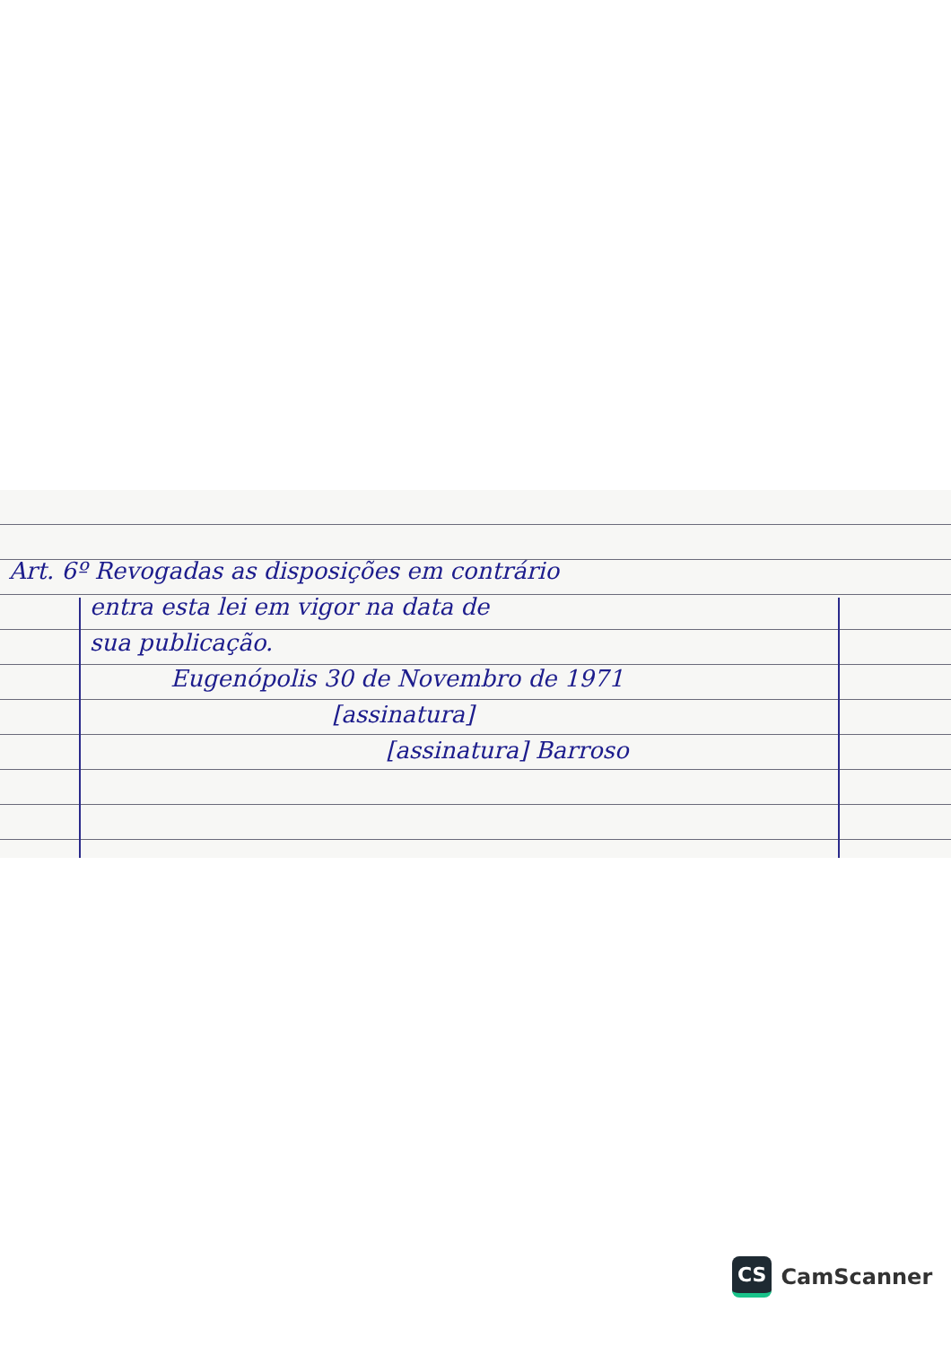Art. 6º Revogadas as disposições em contrário
entra esta lei em vigor na data de
sua publicação.
Eugenópolis 30 de Novembro de 1971
[assinatura]
[assinatura] Barroso
CS CamScanner